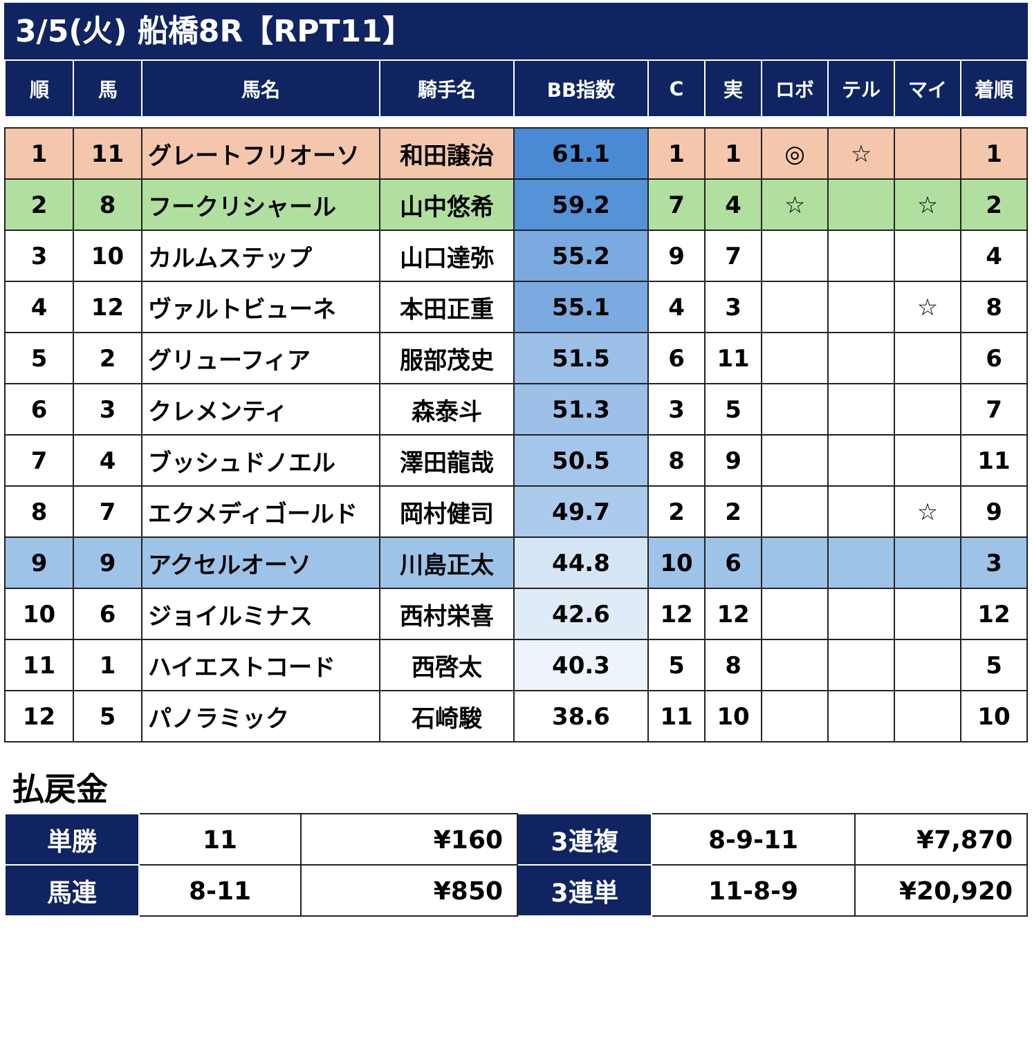3/5(火) 船橋8R【RPT11】
| 順 | 馬 | 馬名 | 騎手名 | BB指数 | C | 実 | ロボ | テル | マイ | 着順 |
| --- | --- | --- | --- | --- | --- | --- | --- | --- | --- | --- |
| 1 | 11 | グレートフリオーソ | 和田譲治 | 61.1 | 1 | 1 | ◎ | ☆ | | 1 |
| 2 | 8 | フークリシャール | 山中悠希 | 59.2 | 7 | 4 | ☆ | | ☆ | 2 |
| 3 | 10 | カルムステップ | 山口達弥 | 55.2 | 9 | 7 | | | | 4 |
| 4 | 12 | ヴァルトビューネ | 本田正重 | 55.1 | 4 | 3 | | | ☆ | 8 |
| 5 | 2 | グリューフィア | 服部茂史 | 51.5 | 6 | 11 | | | | 6 |
| 6 | 3 | クレメンティ | 森泰斗 | 51.3 | 3 | 5 | | | | 7 |
| 7 | 4 | ブッシュドノエル | 澤田龍哉 | 50.5 | 8 | 9 | | | | 11 |
| 8 | 7 | エクメディゴールド | 岡村健司 | 49.7 | 2 | 2 | | | ☆ | 9 |
| 9 | 9 | アクセルオーソ | 川島正太 | 44.8 | 10 | 6 | | | | 3 |
| 10 | 6 | ジョイルミナス | 西村栄喜 | 42.6 | 12 | 12 | | | | 12 |
| 11 | 1 | ハイエストコード | 西啓太 | 40.3 | 5 | 8 | | | | 5 |
| 12 | 5 | パノラミック | 石崎駿 | 38.6 | 11 | 10 | | | | 10 |
払戻金
| 単勝 | 11 | ¥160 | 3連複 | 8-9-11 | ¥7,870 |
| 馬連 | 8-11 | ¥850 | 3連単 | 11-8-9 | ¥20,920 |